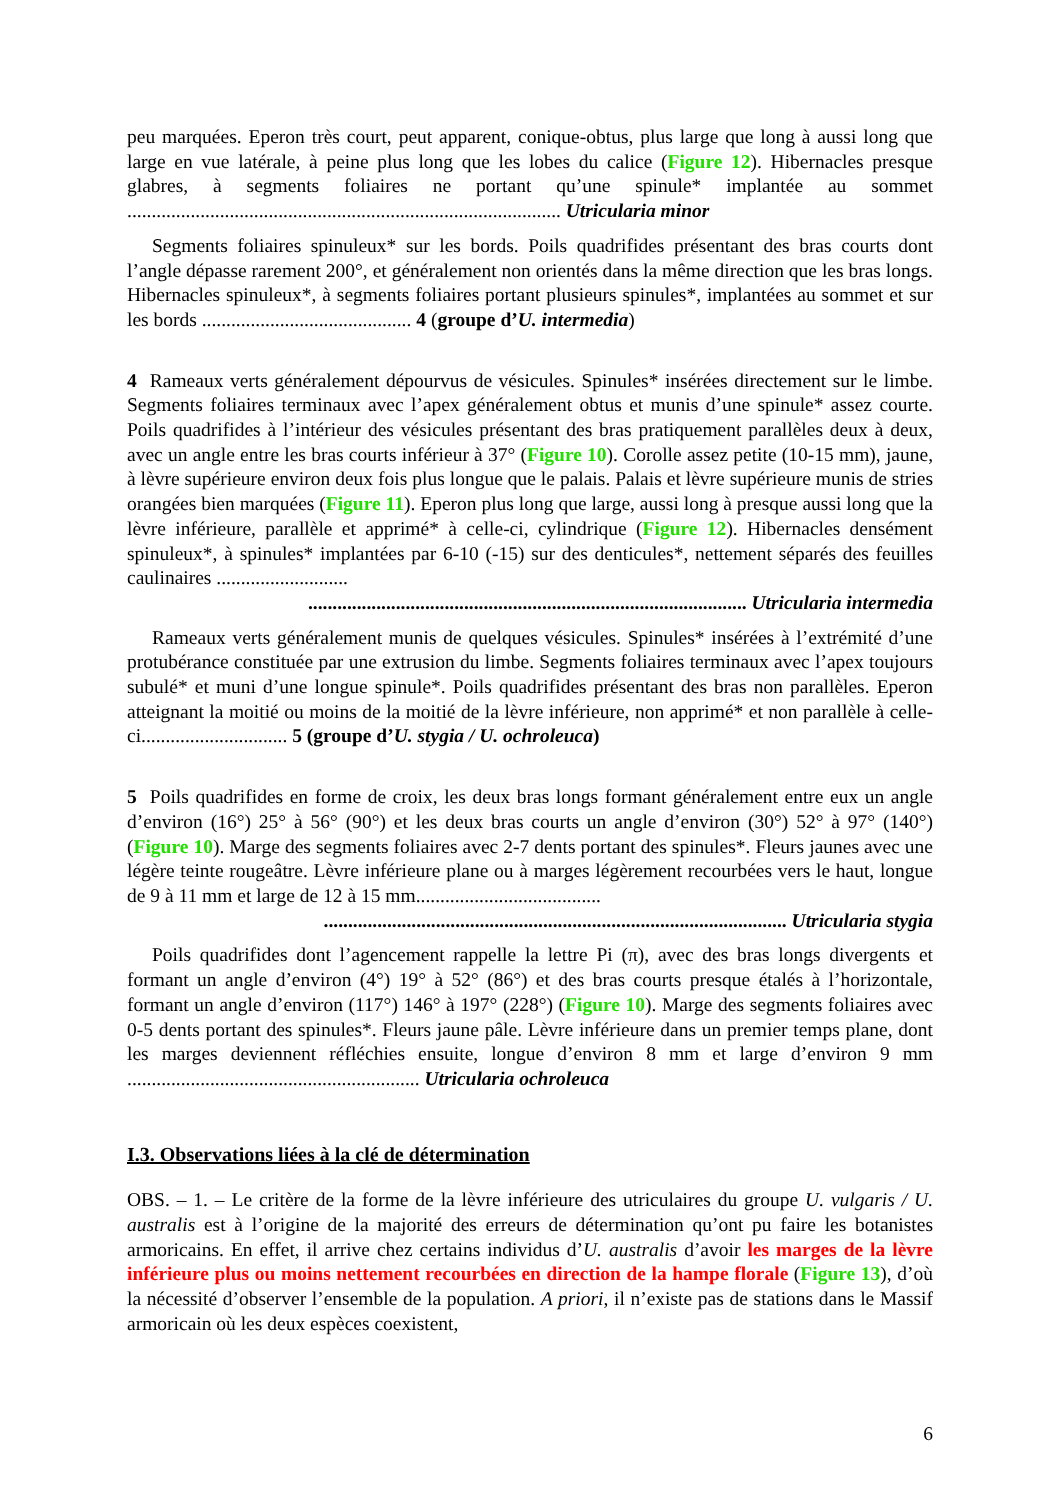peu marquées. Eperon très court, peut apparent, conique-obtus, plus large que long à aussi long que large en vue latérale, à peine plus long que les lobes du calice (Figure 12). Hibernacles presque glabres, à segments foliaires ne portant qu’une spinule* implantée au sommet ......................................................................................... Utricularia minor
Segments foliaires spinuleux* sur les bords. Poils quadrifides présentant des bras courts dont l’angle dépasse rarement 200°, et généralement non orientés dans la même direction que les bras longs. Hibernacles spinuleux*, à segments foliaires portant plusieurs spinules*, implantées au sommet et sur les bords ........................................... 4 (groupe d’U. intermedia)
4 Rameaux verts généralement dépourvus de vésicules. Spinules* insérées directement sur le limbe. Segments foliaires terminaux avec l’apex généralement obtus et munis d’une spinule* assez courte. Poils quadrifides à l’intérieur des vésicules présentant des bras pratiquement parallèles deux à deux, avec un angle entre les bras courts inférieur à 37° (Figure 10). Corolle assez petite (10-15 mm), jaune, à lèvre supérieure environ deux fois plus longue que le palais. Palais et lèvre supérieure munis de stries orangées bien marquées (Figure 11). Eperon plus long que large, aussi long à presque aussi long que la lèvre inférieure, parallèle et apprimé* à celle-ci, cylindrique (Figure 12). Hibernacles densément spinuleux*, à spinules* implantées par 6-10 (-15) sur des denticules*, nettement séparés des feuilles caulinaires ...........................
.......................................................................................... Utricularia intermedia
Rameaux verts généralement munis de quelques vésicules. Spinules* insérées à l’extrémité d’une protubérance constituée par une extrusion du limbe. Segments foliaires terminaux avec l’apex toujours subulé* et muni d’une longue spinule*. Poils quadrifides présentant des bras non parallèles. Eperon atteignant la moitié ou moins de la moitié de la lèvre inférieure, non apprimé* et non parallèle à celle-ci.............................. 5 (groupe d’U. stygia / U. ochroleuca)
5 Poils quadrifides en forme de croix, les deux bras longs formant généralement entre eux un angle d’environ (16°) 25° à 56° (90°) et les deux bras courts un angle d’environ (30°) 52° à 97° (140°) (Figure 10). Marge des segments foliaires avec 2-7 dents portant des spinules*. Fleurs jaunes avec une légère teinte rougeâtre. Lèvre inférieure plane ou à marges légèrement recourbées vers le haut, longue de 9 à 11 mm et large de 12 à 15 mm......................................
............................................................................................... Utricularia stygia
Poils quadrifides dont l’agencement rappelle la lettre Pi (π), avec des bras longs divergents et formant un angle d’environ (4°) 19° à 52° (86°) et des bras courts presque étalés à l’horizontale, formant un angle d’environ (117°) 146° à 197° (228°) (Figure 10). Marge des segments foliaires avec 0-5 dents portant des spinules*. Fleurs jaune pâle. Lèvre inférieure dans un premier temps plane, dont les marges deviennent réfléchies ensuite, longue d’environ 8 mm et large d’environ 9 mm ............................................................ Utricularia ochroleuca
I.3. Observations liées à la clé de détermination
OBS. – 1. – Le critère de la forme de la lèvre inférieure des utriculaires du groupe U. vulgaris / U. australis est à l’origine de la majorité des erreurs de détermination qu’ont pu faire les botanistes armoricains. En effet, il arrive chez certains individus d’U. australis d’avoir les marges de la lèvre inférieure plus ou moins nettement recourbées en direction de la hampe florale (Figure 13), d’où la nécessité d’observer l’ensemble de la population. A priori, il n’existe pas de stations dans le Massif armoricain où les deux espèces coexistent,
6